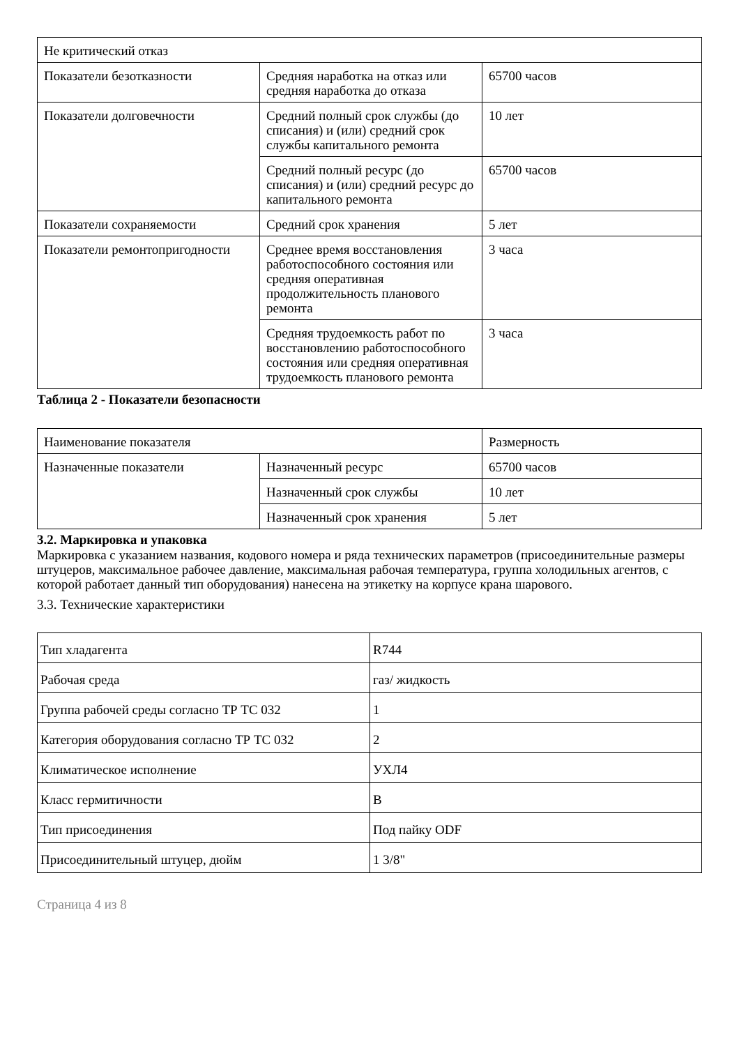| Не критический отказ | | |
| Показатели безотказности | Средняя наработка на отказ или средняя наработка до отказа | 65700 часов |
| Показатели долговечности | Средний полный срок службы (до списания) и (или) средний срок службы капитального ремонта | 10 лет |
| | Средний полный ресурс (до списания) и (или) средний ресурс до капитального ремонта | 65700 часов |
| Показатели сохраняемости | Средний срок хранения | 5 лет |
| Показатели ремонтопригодности | Среднее время восстановления работоспособного состояния или средняя оперативная продолжительность планового ремонта | 3 часа |
| | Средняя трудоемкость работ по восстановлению работоспособного состояния или средняя оперативная трудоемкость планового ремонта | 3 часа |
Таблица 2 - Показатели безопасности
| Наименование показателя | | Размерность |
| Назначенные показатели | Назначенный ресурс | 65700 часов |
| | Назначенный срок службы | 10 лет |
| | Назначенный срок хранения | 5 лет |
3.2. Маркировка и упаковка
Маркировка с указанием названия, кодового номера и ряда технических параметров (присоединительные размеры штуцеров, максимальное рабочее давление, максимальная рабочая температура, группа холодильных агентов, с которой работает данный тип оборудования) нанесена на этикетку на корпусе крана шарового.
3.3. Технические характеристики
| Тип хладагента | R744 |
| Рабочая среда | газ/ жидкость |
| Группа рабочей среды согласно ТР ТС 032 | 1 |
| Категория оборудования согласно ТР ТС 032 | 2 |
| Климатическое исполнение | УХЛ4 |
| Класс гермитичности | В |
| Тип присоединения | Под пайку ODF |
| Присоединительный штуцер, дюйм | 1 3/8" |
Страница 4 из 8